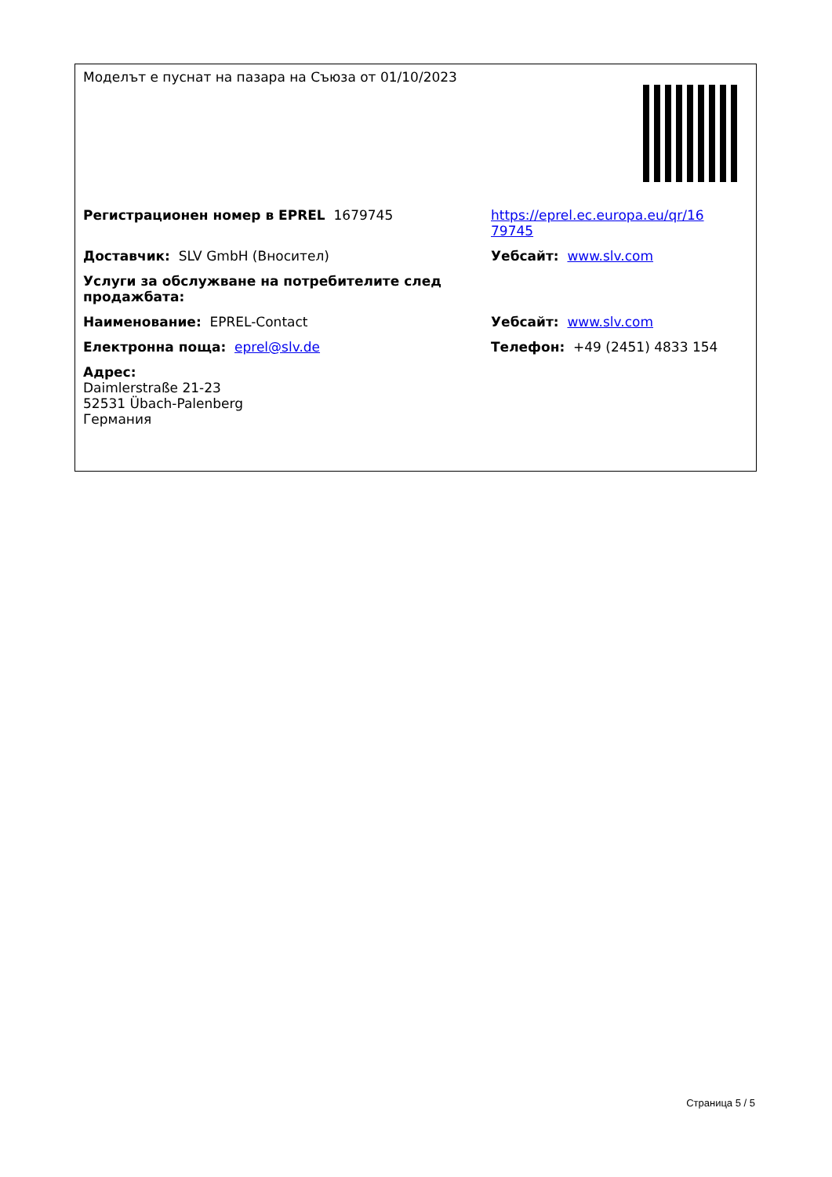| Моделът е пуснат на пазара на Съюза от 01/10/2023 | |
| Регистрационен номер в EPREL 1679745 | https://eprel.ec.europa.eu/qr/16 79745 |
| Доставчик: SLV GmbH (Вносител) | Уебсайт: www.slv.com |
| Услуги за обслужване на потребителите след продажбата: | |
| Наименование: EPREL-Contact | Уебсайт: www.slv.com |
| Електронна поща: eprel@slv.de | Телефон: +49 (2451) 4833 154 |
| Адрес: Daimlerstraße 21-23 52531 Übach-Palenberg Германия | |
Страница 5 / 5